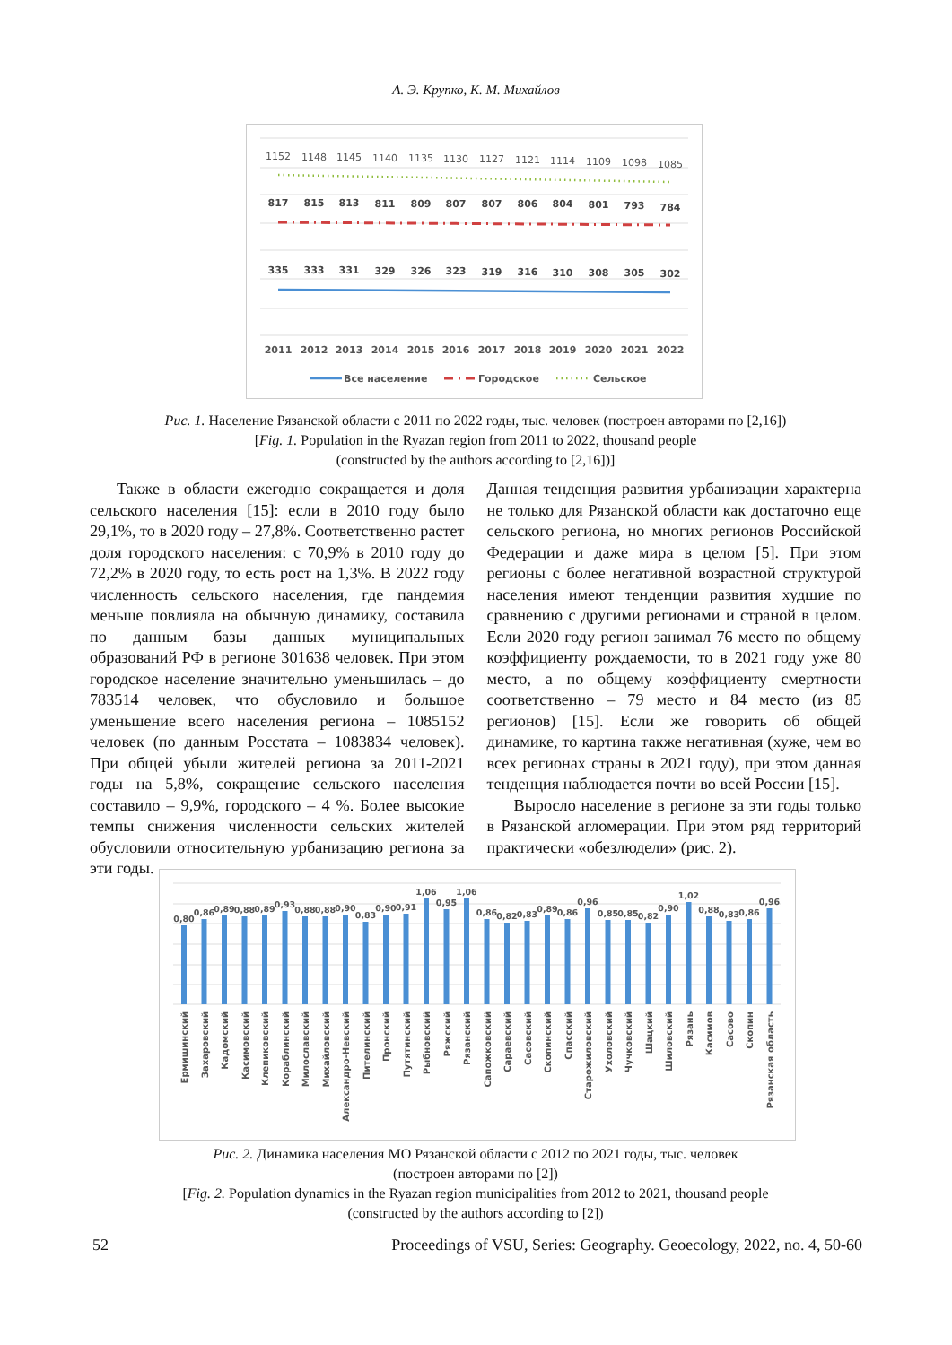А. Э. Крупко, К. М. Михайлов
1152
1148
1145
1140
1135
1130
1127
1121
1114
1109
1098
1085
817
815
813
811
809
807
807
806
804
801
793
784
335
333
331
329
326
323
319
316
310
308
305
302
2011
2012
2013
2014
2015
2016
2017
2018
2019
2020
2021
2022
Все население
Городское
Сельское
Рис. 1. Население Рязанской области с 2011 по 2022 годы, тыс. человек (построен авторами по [2,16])
[Fig. 1. Population in the Ryazan region from 2011 to 2022, thousand people
(constructed by the authors according to [2,16])]
Также в области ежегодно сокращается и доля сельского населения [15]: если в 2010 году было 29,1%, то в 2020 году – 27,8%. Соответственно растет доля городского населения: с 70,9% в 2010 году до 72,2% в 2020 году, то есть рост на 1,3%. В 2022 году численность сельского населения, где пандемия меньше повлияла на обычную динамику, составила по данным базы данных муниципальных образований РФ в регионе 301638 человек. При этом городское население значительно уменьшилась – до 783514 человек, что обусловило и большое уменьшение всего населения региона – 1085152 человек (по данным Росстата – 1083834 человек). При общей убыли жителей региона за 2011-2021 годы на 5,8%, сокращение сельского населения составило – 9,9%, городского – 4 %. Более высокие темпы снижения численности сельских жителей обусловили относительную урбанизацию региона за эти годы.
Данная тенденция развития урбанизации характерна не только для Рязанской области как достаточно еще сельского региона, но многих регионов Российской Федерации и даже мира в целом [5]. При этом регионы с более негативной возрастной структурой населения имеют тенденции развития худшие по сравнению с другими регионами и страной в целом. Если 2020 году регион занимал 76 место по общему коэффициенту рождаемости, то в 2021 году уже 80 место, а по общему коэффициенту смертности соответственно – 79 место и 84 место (из 85 регионов) [15]. Если же говорить об общей динамике, то картина также негативная (хуже, чем во всех регионах страны в 2021 году), при этом данная тенденция наблюдается почти во всей России [15].
Выросло население в регионе за эти годы только в Рязанской агломерации. При этом ряд территорий практически «обезлюдели» (рис. 2).
0,80
0,86
0,89
0,88
0,89
0,93
0,88
0,88
0,90
0,83
0,90
0,91
1,06
0,95
1,06
0,86
0,82
0,83
0,89
0,86
0,96
0,85
0,85
0,82
0,90
1,02
0,88
0,83
0,86
0,96
Ермишинский
Захаровский
Кадомский
Касимовский
Клепиковский
Кораблинский
Милославский
Михайловский
Александро-Невский
Пителинский
Пронский
Путятинский
Рыбновский
Ряжский
Рязанский
Сапожковский
Сараевский
Сасовский
Скопинский
Спасский
Старожиловский
Ухоловский
Чучковский
Шацкий
Шиловский
Рязань
Касимов
Сасово
Скопин
Рязанская область
Рис. 2. Динамика населения МО Рязанской области с 2012 по 2021 годы, тыс. человек
(построен авторами по [2])
[Fig. 2. Population dynamics in the Ryazan region municipalities from 2012 to 2021, thousand people
(constructed by the authors according to [2])
52 Proceedings of VSU, Series: Geography. Geoecology, 2022, no. 4, 50-60